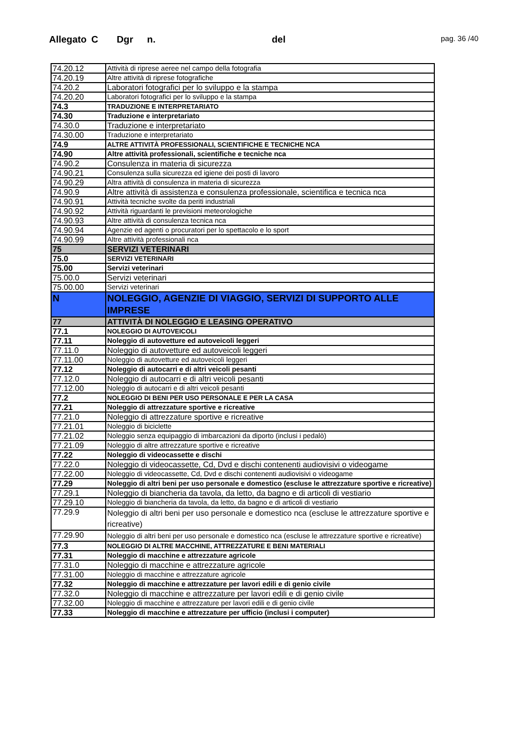Allegato C Dgr n. del pag. 36 /40
| 74.20.12 | Attività di riprese aeree nel campo della fotografia |
| 74.20.19 | Altre attività di riprese fotografiche |
| 74.20.2 | Laboratori fotografici per lo sviluppo e la stampa |
| 74.20.20 | Laboratori fotografici per lo sviluppo e la stampa |
| 74.3 | TRADUZIONE E INTERPRETARIATO |
| 74.30 | Traduzione e interpretariato |
| 74.30.0 | Traduzione e interpretariato |
| 74.30.00 | Traduzione e interpretariato |
| 74.9 | ALTRE ATTIVITÀ PROFESSIONALI, SCIENTIFICHE E TECNICHE NCA |
| 74.90 | Altre attività professionali, scientifiche e tecniche nca |
| 74.90.2 | Consulenza in materia di sicurezza |
| 74.90.21 | Consulenza sulla sicurezza ed igiene dei posti di lavoro |
| 74.90.29 | Altra attività di consulenza in materia di sicurezza |
| 74.90.9 | Altre attività di assistenza e consulenza professionale, scientifica e tecnica nca |
| 74.90.91 | Attività tecniche svolte da periti industriali |
| 74.90.92 | Attività riguardanti le previsioni meteorologiche |
| 74.90.93 | Altre attività di consulenza tecnica nca |
| 74.90.94 | Agenzie ed agenti o procuratori per lo spettacolo e lo sport |
| 74.90.99 | Altre attività professionali nca |
| 75 | SERVIZI VETERINARI |
| 75.0 | SERVIZI VETERINARI |
| 75.00 | Servizi veterinari |
| 75.00.0 | Servizi veterinari |
| 75.00.00 | Servizi veterinari |
| N | NOLEGGIO, AGENZIE DI VIAGGIO, SERVIZI DI SUPPORTO ALLE IMPRESE |
| 77 | ATTIVITÀ DI NOLEGGIO E LEASING OPERATIVO |
| 77.1 | NOLEGGIO DI AUTOVEICOLI |
| 77.11 | Noleggio di autovetture ed autoveicoli leggeri |
| 77.11.0 | Noleggio di autovetture ed autoveicoli leggeri |
| 77.11.00 | Noleggio di autovetture ed autoveicoli leggeri |
| 77.12 | Noleggio di autocarri e di altri veicoli pesanti |
| 77.12.0 | Noleggio di autocarri e di altri veicoli pesanti |
| 77.12.00 | Noleggio di autocarri e di altri veicoli pesanti |
| 77.2 | NOLEGGIO DI BENI PER USO PERSONALE E PER LA CASA |
| 77.21 | Noleggio di attrezzature sportive e ricreative |
| 77.21.0 | Noleggio di attrezzature sportive e ricreative |
| 77.21.01 | Noleggio di biciclette |
| 77.21.02 | Noleggio senza equipaggio di imbarcazioni da diporto (inclusi i pedalò) |
| 77.21.09 | Noleggio di altre attrezzature sportive e ricreative |
| 77.22 | Noleggio di videocassette e dischi |
| 77.22.0 | Noleggio di videocassette, Cd, Dvd e dischi contenenti audiovisivi o videogame |
| 77.22.00 | Noleggio di videocassette, Cd, Dvd e dischi contenenti audiovisivi o videogame |
| 77.29 | Noleggio di altri beni per uso personale e domestico (escluse le attrezzature sportive e ricreative) |
| 77.29.1 | Noleggio di biancheria da tavola, da letto, da bagno e di articoli di vestiario |
| 77.29.10 | Noleggio di biancheria da tavola, da letto, da bagno e di articoli di vestiario |
| 77.29.9 | Noleggio di altri beni per uso personale e domestico nca (escluse le attrezzature sportive e ricreative) |
| 77.29.90 | Noleggio di altri beni per uso personale e domestico nca (escluse le attrezzature sportive e ricreative) |
| 77.3 | NOLEGGIO DI ALTRE MACCHINE, ATTREZZATURE E BENI MATERIALI |
| 77.31 | Noleggio di macchine e attrezzature agricole |
| 77.31.0 | Noleggio di macchine e attrezzature agricole |
| 77.31.00 | Noleggio di macchine e attrezzature agricole |
| 77.32 | Noleggio di macchine e attrezzature per lavori edili e di genio civile |
| 77.32.0 | Noleggio di macchine e attrezzature per lavori edili e di genio civile |
| 77.32.00 | Noleggio di macchine e attrezzature per lavori edili e di genio civile |
| 77.33 | Noleggio di macchine e attrezzature per ufficio (inclusi i computer) |